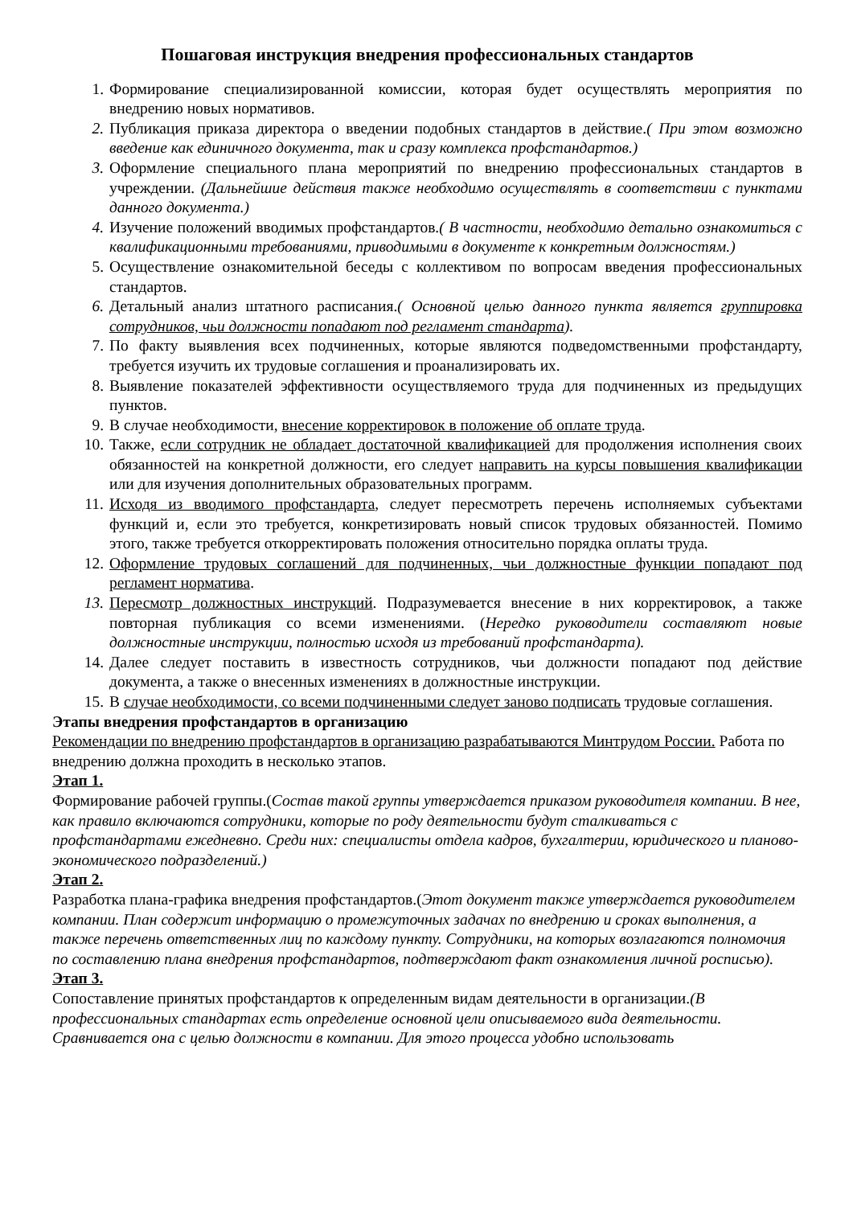Пошаговая инструкция внедрения профессиональных стандартов
1. Формирование специализированной комиссии, которая будет осуществлять мероприятия по внедрению новых нормативов.
2. Публикация приказа директора о введении подобных стандартов в действие.( При этом возможно введение как единичного документа, так и сразу комплекса профстандартов.)
3. Оформление специального плана мероприятий по внедрению профессиональных стандартов в учреждении. (Дальнейшие действия также необходимо осуществлять в соответствии с пунктами данного документа.)
4. Изучение положений вводимых профстандартов.( В частности, необходимо детально ознакомиться с квалификационными требованиями, приводимыми в документе к конкретным должностям.)
5. Осуществление ознакомительной беседы с коллективом по вопросам введения профессиональных стандартов.
6. Детальный анализ штатного расписания.( Основной целью данного пункта является группировка сотрудников, чьи должности попадают под регламент стандарта).
7. По факту выявления всех подчиненных, которые являются подведомственными профстандарту, требуется изучить их трудовые соглашения и проанализировать их.
8. Выявление показателей эффективности осуществляемого труда для подчиненных из предыдущих пунктов.
9. В случае необходимости, внесение корректировок в положение об оплате труда.
10. Также, если сотрудник не обладает достаточной квалификацией для продолжения исполнения своих обязанностей на конкретной должности, его следует направить на курсы повышения квалификации или для изучения дополнительных образовательных программ.
11. Исходя из вводимого профстандарта, следует пересмотреть перечень исполняемых субъектами функций и, если это требуется, конкретизировать новый список трудовых обязанностей. Помимо этого, также требуется откорректировать положения относительно порядка оплаты труда.
12. Оформление трудовых соглашений для подчиненных, чьи должностные функции попадают под регламент норматива.
13. Пересмотр должностных инструкций. Подразумевается внесение в них корректировок, а также повторная публикация со всеми изменениями. (Нередко руководители составляют новые должностные инструкции, полностью исходя из требований профстандарта).
14. Далее следует поставить в известность сотрудников, чьи должности попадают под действие документа, а также о внесенных изменениях в должностные инструкции.
15. В случае необходимости, со всеми подчиненными следует заново подписать трудовые соглашения.
Этапы внедрения профстандартов в организацию
Рекомендации по внедрению профстандартов в организацию разрабатываются Минтрудом России. Работа по внедрению должна проходить в несколько этапов.
Этап 1.
Формирование рабочей группы.(Состав такой группы утверждается приказом руководителя компании. В нее, как правило включаются сотрудники, которые по роду деятельности будут сталкиваться с профстандартами ежедневно. Среди них: специалисты отдела кадров, бухгалтерии, юридического и планово-экономического подразделений.)
Этап 2.
Разработка плана-графика внедрения профстандартов.(Этот документ также утверждается руководителем компании. План содержит информацию о промежуточных задачах по внедрению и сроках выполнения, а также перечень ответственных лиц по каждому пункту. Сотрудники, на которых возлагаются полномочия по составлению плана внедрения профстандартов, подтверждают факт ознакомления личной росписью).
Этап 3.
Сопоставление принятых профстандартов к определенным видам деятельности в организации.(В профессиональных стандартах есть определение основной цели описываемого вида деятельности. Сравнивается она с целью должности в компании. Для этого процесса удобно использовать